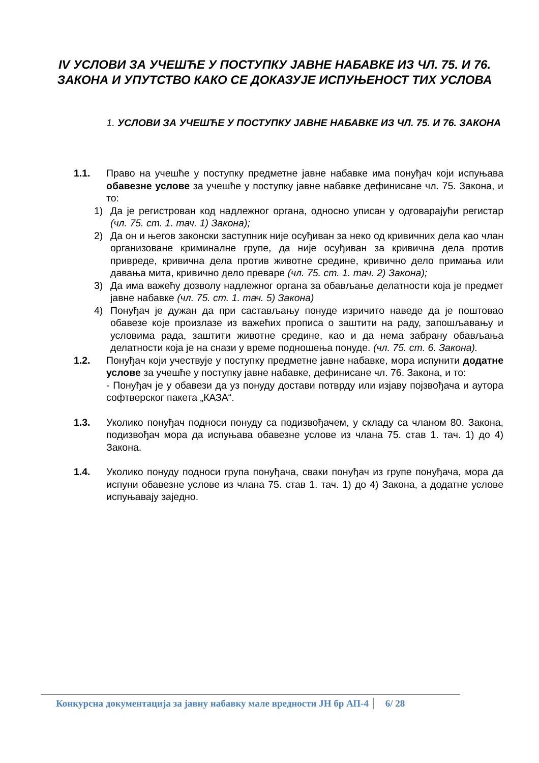IV УСЛОВИ ЗА УЧЕШЋЕ У ПОСТУПКУ ЈАВНЕ НАБАВКЕ ИЗ ЧЛ. 75. И 76. ЗАКОНА И УПУТСТВО КАКО СЕ ДОКАЗУЈЕ ИСПУЊЕНОСТ ТИХ УСЛОВА
1. УСЛОВИ ЗА УЧЕШЋЕ У ПОСТУПКУ ЈАВНЕ НАБАВКЕ ИЗ ЧЛ. 75. И 76. ЗАКОНА
1.1. Право на учешће у поступку предметне јавне набавке има понуђач који испуњава обавезне услове за учешће у поступку јавне набавке дефинисане чл. 75. Закона, и то:
1) Да је регистрован код надлежног органа, односно уписан у одговарајући регистар (чл. 75. ст. 1. тач. 1) Закона);
2) Да он и његов законски заступник није осуђиван за неко од кривичних дела као члан организоване криминалне групе, да није осуђиван за кривична дела против привреде, кривична дела против животне средине, кривично дело примања или давања мита, кривично дело преваре (чл. 75. ст. 1. тач. 2) Закона);
3) Да има важећу дозволу надлежног органа за обављање делатности која је предмет јавне набавке (чл. 75. ст. 1. тач. 5) Закона)
4) Понуђач је дужан да при састављању понуде изричито наведе да је поштовао обавезе које произлазе из важећих прописа о заштити на раду, запошљавању и условима рада, заштити животне средине, као и да нема забрану обављања делатности која је на снази у време подношења понуде. (чл. 75. ст. 6. Закона).
1.2. Понуђач који учествује у поступку предметне јавне набавке, мора испунити додатне услове за учешће у поступку јавне набавке, дефинисане чл. 76. Закона, и то:
- Понуђач је у обавези да уз понуду достави потврду или изјаву појзвођача и аутора софтверског пакета „КАЗА“.
1.3. Уколико понуђач подноси понуду са подизвођачем, у складу са чланом 80. Закона, подизвођач мора да испуњава обавезне услове из члана 75. став 1. тач. 1) до 4) Закона.
1.4. Уколико понуду подноси група понуђача, сваки понуђач из групе понуђача, мора да испуни обавезне услове из члана 75. став 1. тач. 1) до 4) Закона, а додатне услове испуњавају заједно.
Конкурсна документација за јавну набавку мале вредности ЈН бр АП-4 6/ 28